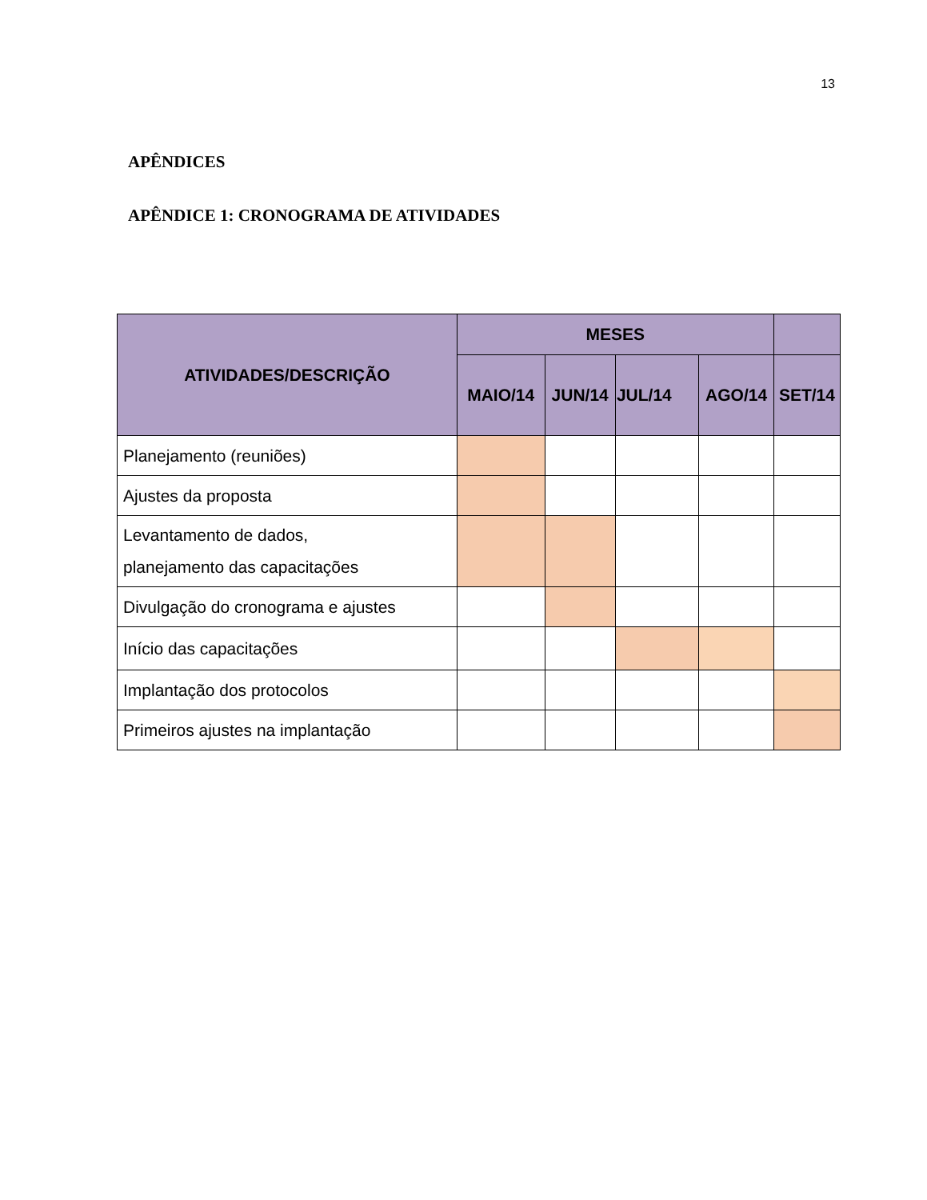13
APÊNDICES
APÊNDICE 1: CRONOGRAMA DE ATIVIDADES
| ATIVIDADES/DESCRIÇÃO | MESES | | | | |
| --- | --- | --- | --- | --- | --- |
| | MAIO/14 | JUN/14 | JUL/14 | AGO/14 | SET/14 |
| Planejamento (reuniões) | | | | | |
| Ajustes da proposta | | | | | |
| Levantamento de dados, planejamento das capacitações | | | | | |
| Divulgação do cronograma e ajustes | | | | | |
| Início das capacitações | | | | | |
| Implantação dos protocolos | | | | | |
| Primeiros ajustes na implantação | | | | | |